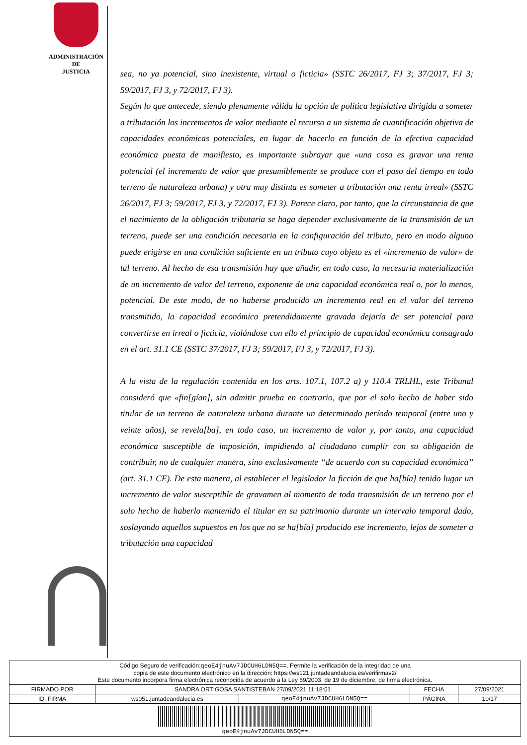ADMINISTRACIÓN
DE
JUSTICIA
sea, no ya potencial, sino inexistente, virtual o ficticia» (SSTC 26/2017, FJ 3; 37/2017, FJ 3; 59/2017, FJ 3, y 72/2017, FJ 3).
Según lo que antecede, siendo plenamente válida la opción de política legislativa dirigida a someter a tributación los incrementos de valor mediante el recurso a un sistema de cuantificación objetiva de capacidades económicas potenciales, en lugar de hacerlo en función de la efectiva capacidad económica puesta de manifiesto, es importante subrayar que «una cosa es gravar una renta potencial (el incremento de valor que presumiblemente se produce con el paso del tiempo en todo terreno de naturaleza urbana) y otra muy distinta es someter a tributación una renta irreal» (SSTC 26/2017, FJ 3; 59/2017, FJ 3, y 72/2017, FJ 3). Parece claro, por tanto, que la circunstancia de que el nacimiento de la obligación tributaria se haga depender exclusivamente de la transmisión de un terreno, puede ser una condición necesaria en la configuración del tributo, pero en modo alguno puede erigirse en una condición suficiente en un tributo cuyo objeto es el «incremento de valor» de tal terreno. Al hecho de esa transmisión hay que añadir, en todo caso, la necesaria materialización de un incremento de valor del terreno, exponente de una capacidad económica real o, por lo menos, potencial. De este modo, de no haberse producido un incremento real en el valor del terreno transmitido, la capacidad económica pretendidamente gravada dejaría de ser potencial para convertirse en irreal o ficticia, violándose con ello el principio de capacidad económica consagrado en el art. 31.1 CE (SSTC 37/2017, FJ 3; 59/2017, FJ 3, y 72/2017, FJ 3).
A la vista de la regulación contenida en los arts. 107.1, 107.2 a) y 110.4 TRLHL, este Tribunal consideró que «fin[gían], sin admitir prueba en contrario, que por el solo hecho de haber sido titular de un terreno de naturaleza urbana durante un determinado período temporal (entre uno y veinte años), se revela[ba], en todo caso, un incremento de valor y, por tanto, una capacidad económica susceptible de imposición, impidiendo al ciudadano cumplir con su obligación de contribuir, no de cualquier manera, sino exclusivamente “de acuerdo con su capacidad económica” (art. 31.1 CE). De esta manera, al establecer el legislador la ficción de que ha[bía] tenido lugar un incremento de valor susceptible de gravamen al momento de toda transmisión de un terreno por el solo hecho de haberlo mantenido el titular en su patrimonio durante un intervalo temporal dado, soslayando aquellos supuestos en los que no se ha[bía] producido ese incremento, lejos de someter a tributación una capacidad
| Código Seguro de verificación: qeoE4jnuAv7JDCUH6LDN5Q== . Permite la verificación de la integridad de una copia de este documento electrónico en la dirección: https://ws121.juntadeandalucia.es/verifirmav2/ Este documento incorpora firma electrónica reconocida de acuerdo a la Ley 59/2003, de 19 de diciembre, de firma electrónica. | | | | |
| FIRMADO POR | SANDRA ORTIGOSA SANTISTEBAN 27/09/2021 11:18:51 | | FECHA | 27/09/2021 |
| ID. FIRMA | ws051.juntadeandalucia.es | qeoE4jnuAv7JDCUH6LDN5Q== | PÁGINA | 10/17 |
| qeoE4jnuAv7JDCUH6LDN5Q== | | | | |